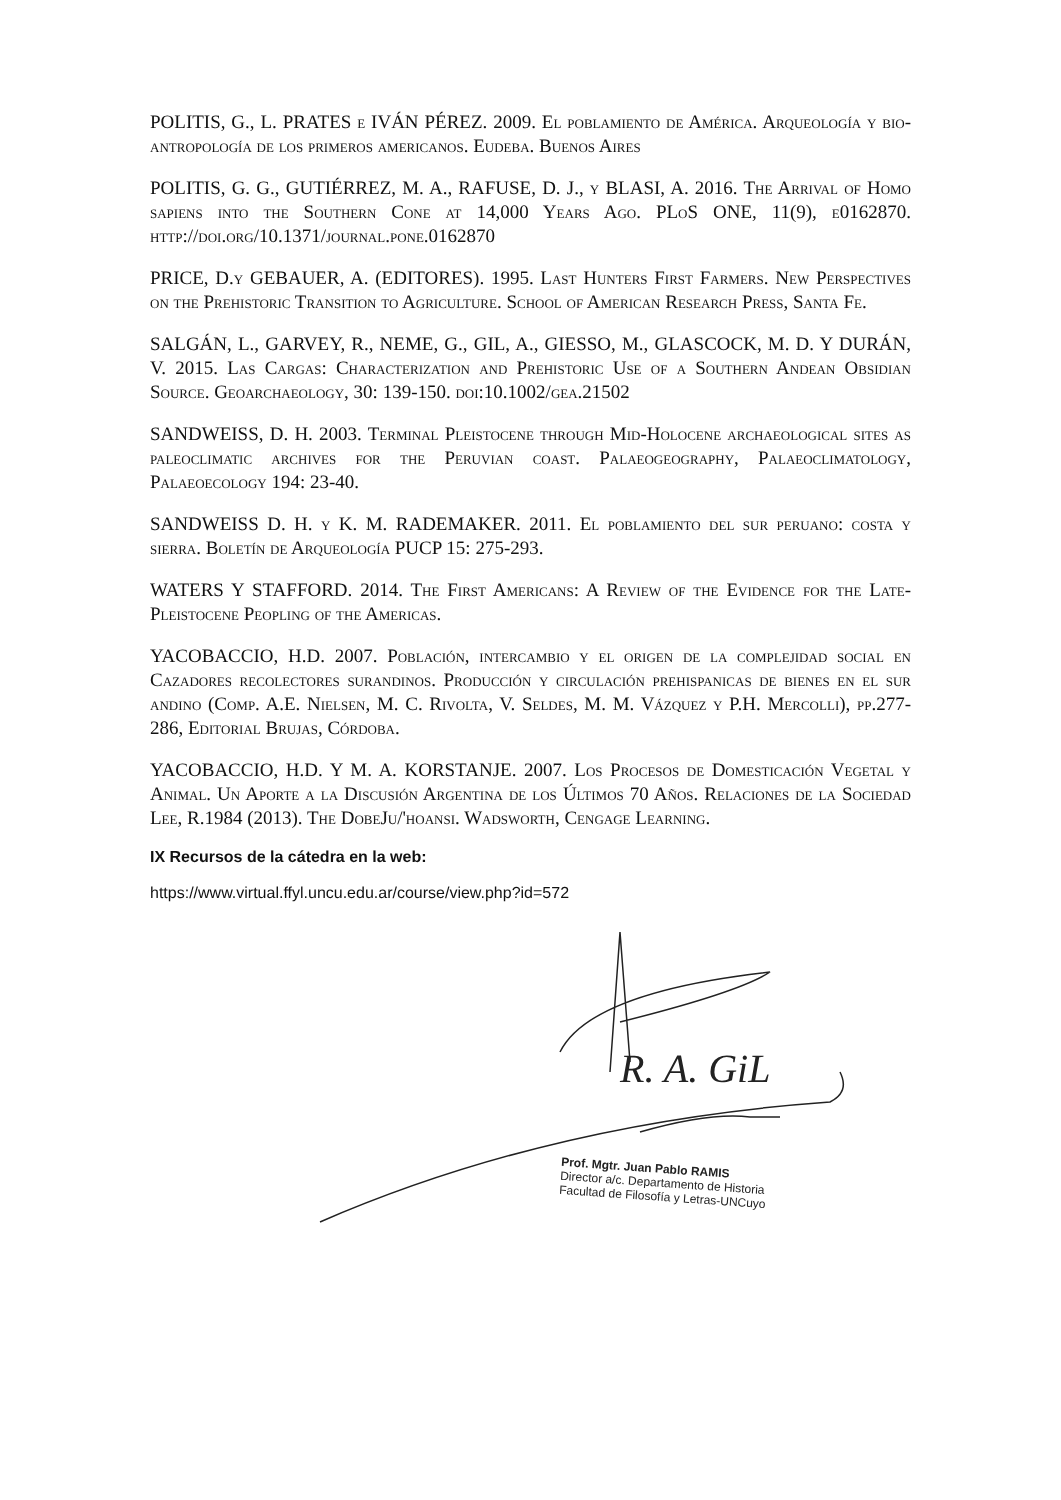POLITIS, G., L. PRATES e IVÁN PÉREZ. 2009. El poblamiento de América. Arqueología y bio-antropología de los primeros americanos. Eudeba. Buenos Aires
POLITIS, G. G., GUTIÉRREZ, M. A., RAFUSE, D. J., y BLASI, A. 2016. The Arrival of Homo sapiens into the Southern Cone at 14,000 Years Ago. PLoS ONE, 11(9), e0162870. http://doi.org/10.1371/journal.pone.0162870
PRICE, D.y GEBAUER, A. (EDITORES). 1995. Last Hunters First Farmers. New Perspectives on the Prehistoric Transition to Agriculture. School of American Research Press, Santa Fe.
SALGÁN, L., GARVEY, R., NEME, G., GIL, A., GIESSO, M., GLASCOCK, M. D. Y DURÁN, V. 2015. Las Cargas: Characterization and Prehistoric Use of a Southern Andean Obsidian Source. Geoarchaeology, 30: 139-150. doi:10.1002/gea.21502
SANDWEISS, D. H. 2003. Terminal Pleistocene through Mid-Holocene archaeological sites as paleoclimatic archives for the Peruvian coast. Palaeogeography, Palaeoclimatology, Palaeoecology 194: 23-40.
SANDWEISS D. H. y K. M. RADEMAKER. 2011. El poblamiento del sur peruano: costa y sierra. Boletín de Arqueología PUCP 15: 275-293.
WATERS Y STAFFORD. 2014. The First Americans: A Review of the Evidence for the Late-Pleistocene Peopling of the Americas.
YACOBACCIO, H.D. 2007. Población, intercambio y el origen de la complejidad social en Cazadores recolectores surandinos. Producción y circulación prehispanicas de bienes en el sur andino (Comp. A.E. Nielsen, M. C. Rivolta, V. Seldes, M. M. Vázquez y P.H. Mercolli), pp.277-286, Editorial Brujas, Córdoba.
YACOBACCIO, H.D. Y M. A. KORSTANJE. 2007. Los Procesos de Domesticación Vegetal y Animal. Un Aporte a la Discusión Argentina de los Últimos 70 Años. Relaciones de la Sociedad Lee, R.1984 (2013). The DobeJu/'hoansi. Wadsworth, Cengage Learning.
IX Recursos de la cátedra en la web:
https://www.virtual.ffyl.uncu.edu.ar/course/view.php?id=572
R. A. GiL
Prof. Mgtr. Juan Pablo RAMIS
Director a/c. Departamento de Historia
Facultad de Filosofía y Letras-UNCuyo